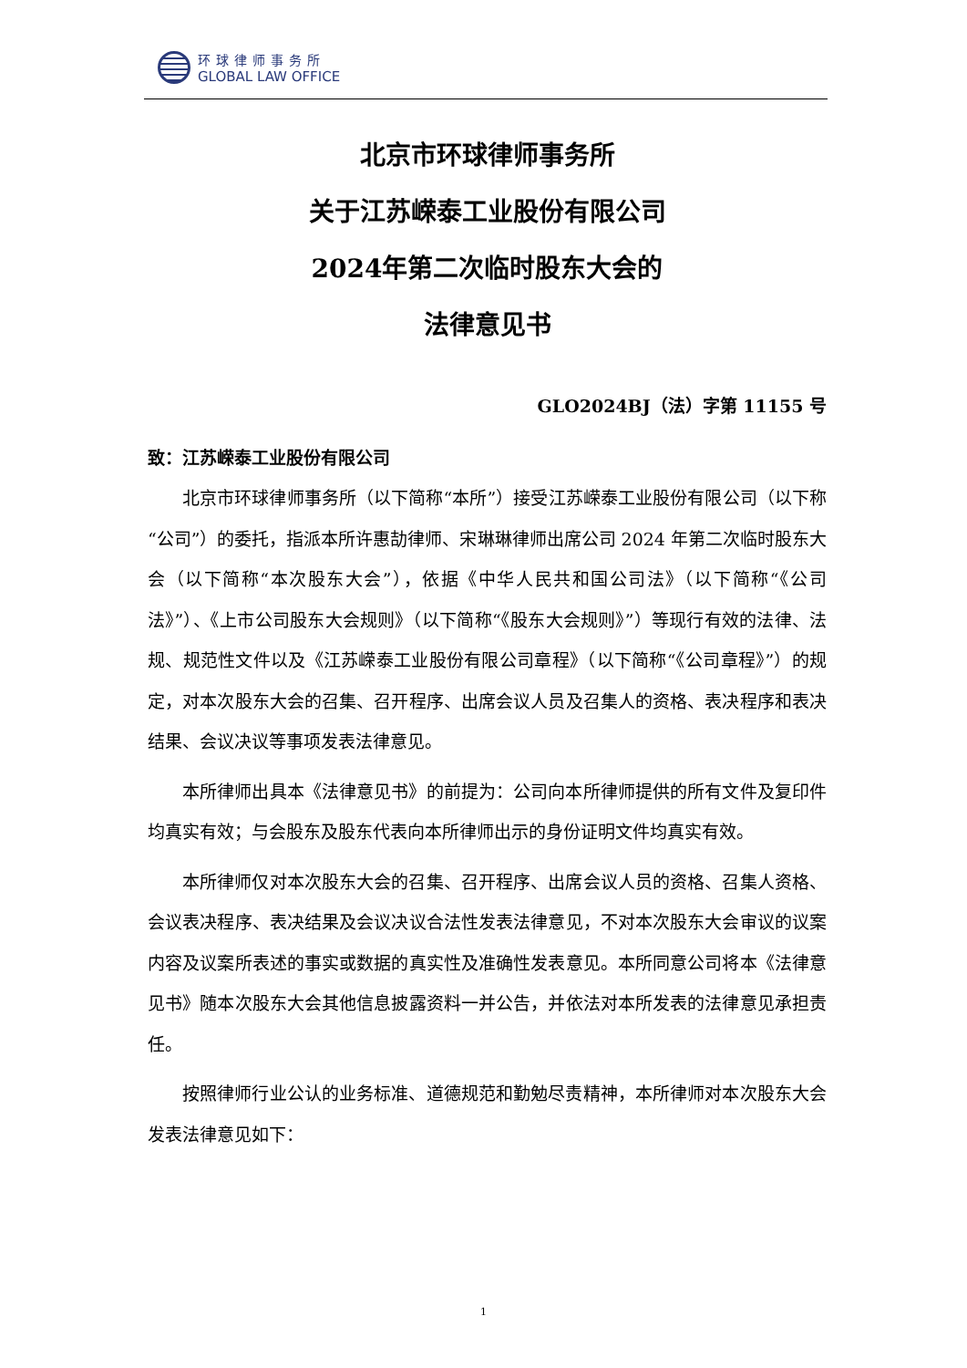环球律师事务所
GLOBAL LAW OFFICE
北京市环球律师事务所
关于江苏嵘泰工业股份有限公司
2024年第二次临时股东大会的
法律意见书
GLO2024BJ（法）字第 11155 号
致：江苏嵘泰工业股份有限公司
北京市环球律师事务所（以下简称“本所”）接受江苏嵘泰工业股份有限公司（以下称“公司”）的委托，指派本所许惠劼律师、宋琳琳律师出席公司 2024 年第二次临时股东大会（以下简称“本次股东大会”），依据《中华人民共和国公司法》（以下简称“《公司法》”）、《上市公司股东大会规则》（以下简称“《股东大会规则》”）等现行有效的法律、法规、规范性文件以及《江苏嵘泰工业股份有限公司章程》（以下简称“《公司章程》”）的规定，对本次股东大会的召集、召开程序、出席会议人员及召集人的资格、表决程序和表决结果、会议决议等事项发表法律意见。
本所律师出具本《法律意见书》的前提为：公司向本所律师提供的所有文件及复印件均真实有效；与会股东及股东代表向本所律师出示的身份证明文件均真实有效。
本所律师仅对本次股东大会的召集、召开程序、出席会议人员的资格、召集人资格、会议表决程序、表决结果及会议决议合法性发表法律意见，不对本次股东大会审议的议案内容及议案所表述的事实或数据的真实性及准确性发表意见。本所同意公司将本《法律意见书》随本次股东大会其他信息披露资料一并公告，并依法对本所发表的法律意见承担责任。
按照律师行业公认的业务标准、道德规范和勤勉尽责精神，本所律师对本次股东大会发表法律意见如下：
1